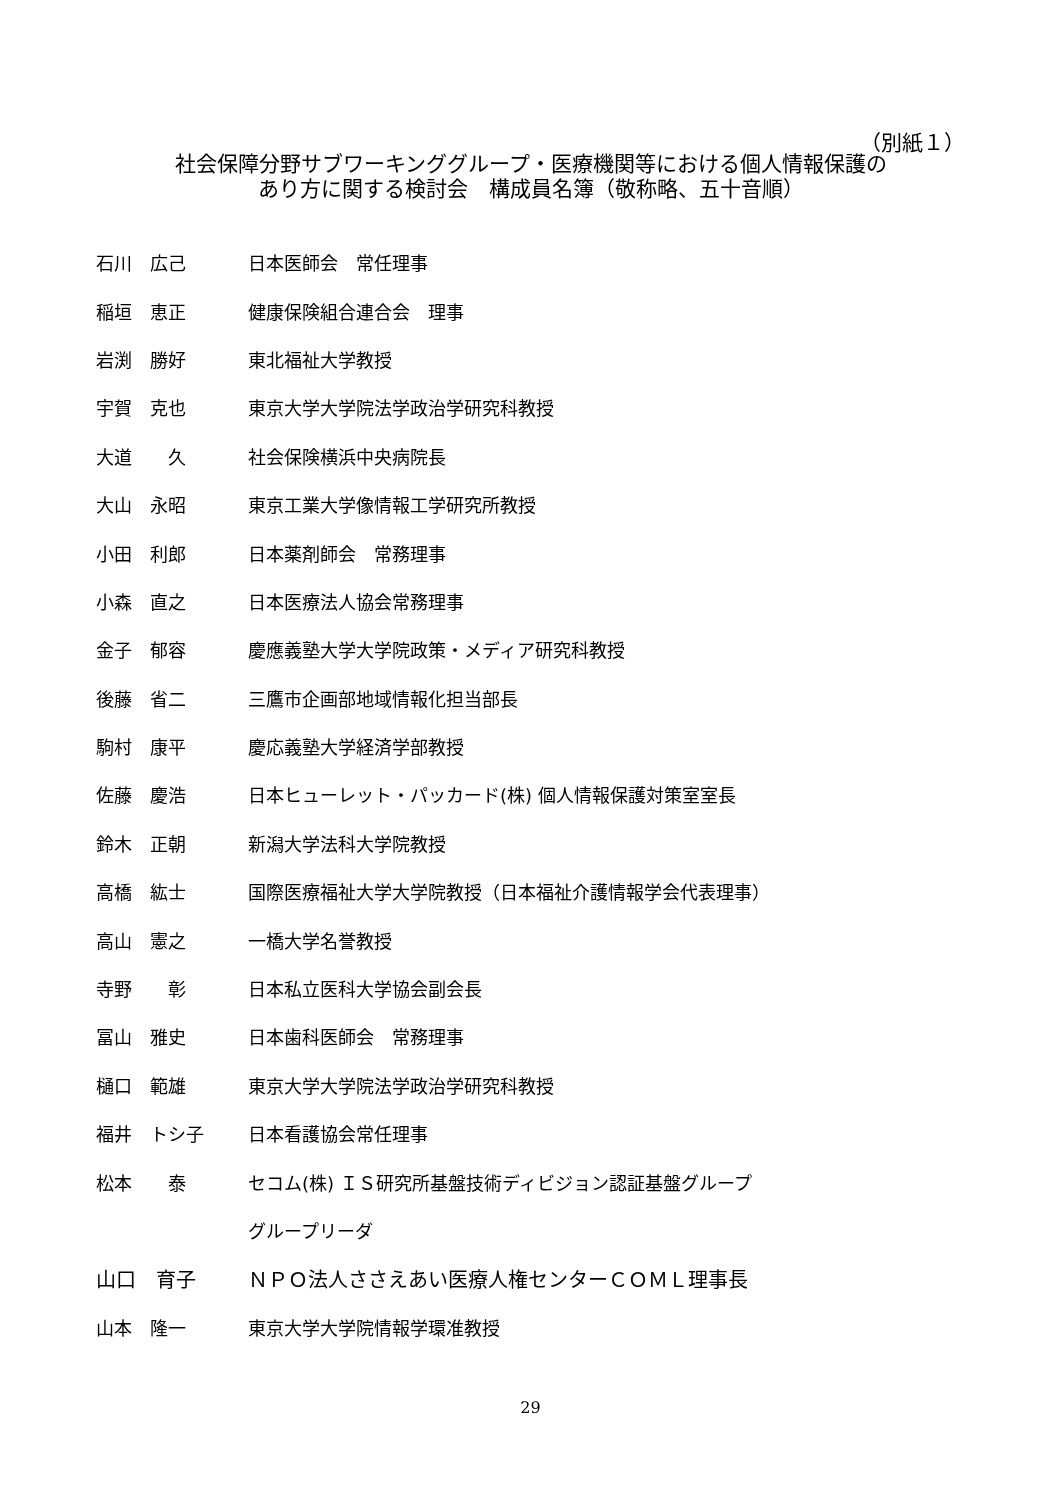（別紙１）
社会保障分野サブワーキンググループ・医療機関等における個人情報保護の
あり方に関する検討会　構成員名簿（敬称略、五十音順）
石川　広己 日本医師会　常任理事
稲垣　恵正 健康保険組合連合会　理事
岩渕　勝好 東北福祉大学教授
宇賀　克也 東京大学大学院法学政治学研究科教授
大道　　久 社会保険横浜中央病院長
大山　永昭 東京工業大学像情報工学研究所教授
小田　利郎 日本薬剤師会　常務理事
小森　直之 日本医療法人協会常務理事
金子　郁容 慶應義塾大学大学院政策・メディア研究科教授
後藤　省二 三鷹市企画部地域情報化担当部長
駒村　康平 慶応義塾大学経済学部教授
佐藤　慶浩 日本ヒューレット・パッカード(株) 個人情報保護対策室室長
鈴木　正朝 新潟大学法科大学院教授
高橋　紘士 国際医療福祉大学大学院教授（日本福祉介護情報学会代表理事）
高山　憲之 一橋大学名誉教授
寺野　　彰 日本私立医科大学協会副会長
冨山　雅史 日本歯科医師会　常務理事
樋口　範雄 東京大学大学院法学政治学研究科教授
福井　トシ子 日本看護協会常任理事
松本　　泰 セコム(株) ＩＳ研究所基盤技術ディビジョン認証基盤グループ
グループリーダ
山口　育子 ＮＰＯ法人ささえあい医療人権センターＣＯＭＬ理事長
山本　隆一 東京大学大学院情報学環准教授
29